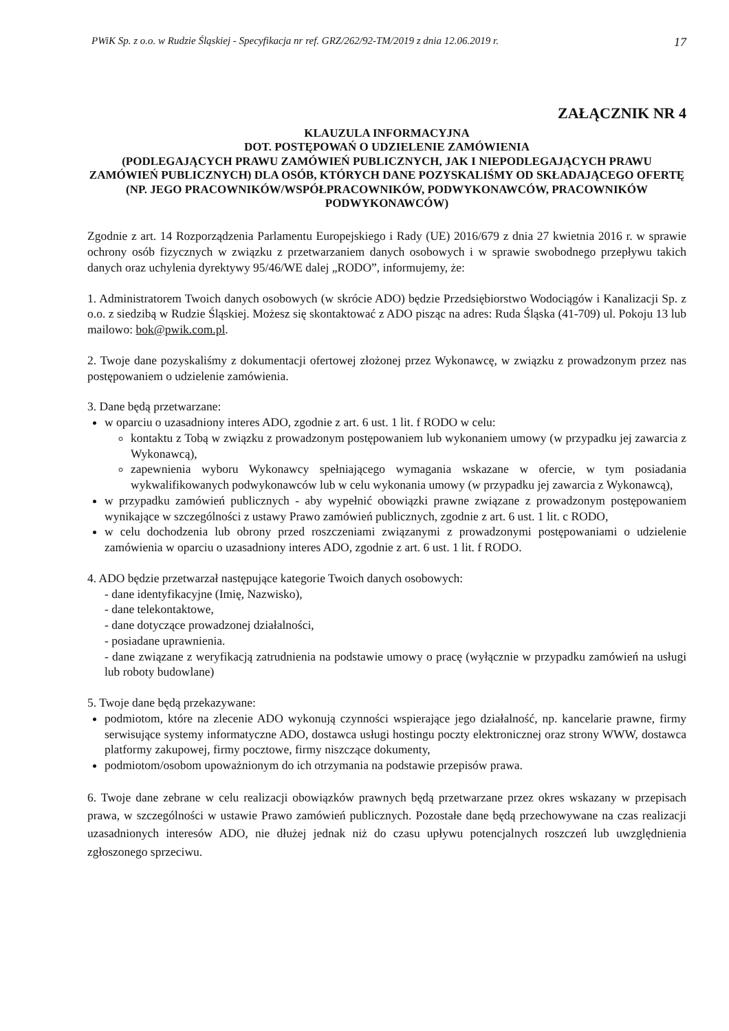PWiK Sp. z o.o. w Rudzie Śląskiej - Specyfikacja nr ref. GRZ/262/92-TM/2019 z dnia 12.06.2019 r. 17
ZAŁĄCZNIK NR 4
KLAUZULA INFORMACYJNA
DOT. POSTĘPOWAŃ O UDZIELENIE ZAMÓWIENIA
(PODLEGAJĄCYCH PRAWU ZAMÓWIEŃ PUBLICZNYCH, JAK I NIEPODLEGAJĄCYCH PRAWU ZAMÓWIEŃ PUBLICZNYCH) DLA OSÓB, KTÓRYCH DANE POZYSKALIŚMY OD SKŁADAJĄCEGO OFERTĘ (NP. JEGO PRACOWNIKÓW/WSPÓŁPRACOWNIKÓW, PODWYKONAWCÓW, PRACOWNIKÓW PODWYKONAWCÓW)
Zgodnie z art. 14 Rozporządzenia Parlamentu Europejskiego i Rady (UE) 2016/679 z dnia 27 kwietnia 2016 r. w sprawie ochrony osób fizycznych w związku z przetwarzaniem danych osobowych i w sprawie swobodnego przepływu takich danych oraz uchylenia dyrektywy 95/46/WE dalej „RODO”, informujemy, że:
1. Administratorem Twoich danych osobowych (w skrócie ADO) będzie Przedsiębiorstwo Wodociągów i Kanalizacji Sp. z o.o. z siedzibą w Rudzie Śląskiej. Możesz się skontaktować z ADO pisząc na adres: Ruda Śląska (41-709) ul. Pokoju 13 lub mailowo: bok@pwik.com.pl.
2. Twoje dane pozyskaliśmy z dokumentacji ofertowej złożonej przez Wykonawcę, w związku z prowadzonym przez nas postępowaniem o udzielenie zamówienia.
3. Dane będą przetwarzane:
w oparciu o uzasadniony interes ADO, zgodnie z art. 6 ust. 1 lit. f RODO w celu:
kontaktu z Tobą w związku z prowadzonym postępowaniem lub wykonaniem umowy (w przypadku jej zawarcia z Wykonawcą),
zapewnienia wyboru Wykonawcy spełniającego wymagania wskazane w ofercie, w tym posiadania wykwalifikowanych podwykonawców lub w celu wykonania umowy (w przypadku jej zawarcia z Wykonawcą),
w przypadku zamówień publicznych - aby wypełnić obowiązki prawne związane z prowadzonym postępowaniem wynikające w szczególności z ustawy Prawo zamówień publicznych, zgodnie z art. 6 ust. 1 lit. c RODO,
w celu dochodzenia lub obrony przed roszczeniami związanymi z prowadzonymi postępowaniami o udzielenie zamówienia w oparciu o uzasadniony interes ADO, zgodnie z art. 6 ust. 1 lit. f RODO.
4. ADO będzie przetwarzał następujące kategorie Twoich danych osobowych:
- dane identyfikacyjne (Imię, Nazwisko),
- dane telekontaktowe,
- dane dotyczące prowadzonej działalności,
- posiadane uprawnienia.
- dane związane z weryfikacją zatrudnienia na podstawie umowy o pracę (wyłącznie w przypadku zamówień na usługi lub roboty budowlane)
5. Twoje dane będą przekazywane:
podmiotom, które na zlecenie ADO wykonują czynności wspierające jego działalność, np. kancelarie prawne, firmy serwisujące systemy informatyczne ADO, dostawca usługi hostingu poczty elektronicznej oraz strony WWW, dostawca platformy zakupowej, firmy pocztowe, firmy niszczące dokumenty,
podmiotom/osobom upoważnionym do ich otrzymania na podstawie przepisów prawa.
6. Twoje dane zebrane w celu realizacji obowiązków prawnych będą przetwarzane przez okres wskazany w przepisach prawa, w szczególności w ustawie Prawo zamówień publicznych. Pozostałe dane będą przechowywane na czas realizacji uzasadnionych interesów ADO, nie dłużej jednak niż do czasu upływu potencjalnych roszczeń lub uwzględnienia zgłoszonego sprzeciwu.